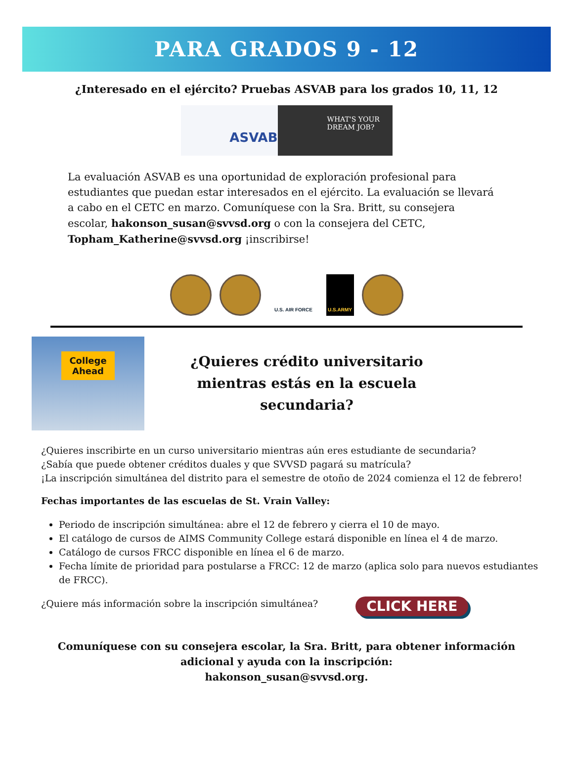PARA GRADOS 9 - 12
¿Interesado en el ejército? Pruebas ASVAB para los grados 10, 11, 12
ASVAB
WHAT'S YOUR DREAM JOB?
La evaluación ASVAB es una oportunidad de exploración profesional para estudiantes que puedan estar interesados en el ejército. La evaluación se llevará a cabo en el CETC en marzo. Comuníquese con la Sra. Britt, su consejera escolar, hakonson_susan@svvsd.org o con la consejera del CETC, Topham_Katherine@svvsd.org ¡inscribirse!
U.S. AIR FORCE U.S.ARMY
College Ahead
¿Quieres crédito universitario
mientras estás en la escuela
secundaria?
¿Quieres inscribirte en un curso universitario mientras aún eres estudiante de secundaria?
¿Sabía que puede obtener créditos duales y que SVVSD pagará su matrícula?
¡La inscripción simultánea del distrito para el semestre de otoño de 2024 comienza el 12 de febrero!
Fechas importantes de las escuelas de St. Vrain Valley:
Periodo de inscripción simultánea: abre el 12 de febrero y cierra el 10 de mayo.
El catálogo de cursos de AIMS Community College estará disponible en línea el 4 de marzo.
Catálogo de cursos FRCC disponible en línea el 6 de marzo.
Fecha límite de prioridad para postularse a FRCC: 12 de marzo (aplica solo para nuevos estudiantes de FRCC).
¿Quiere más información sobre la inscripción simultánea? CLICK HERE
Comuníquese con su consejera escolar, la Sra. Britt, para obtener información
adicional y ayuda con la inscripción:
hakonson_susan@svvsd.org.